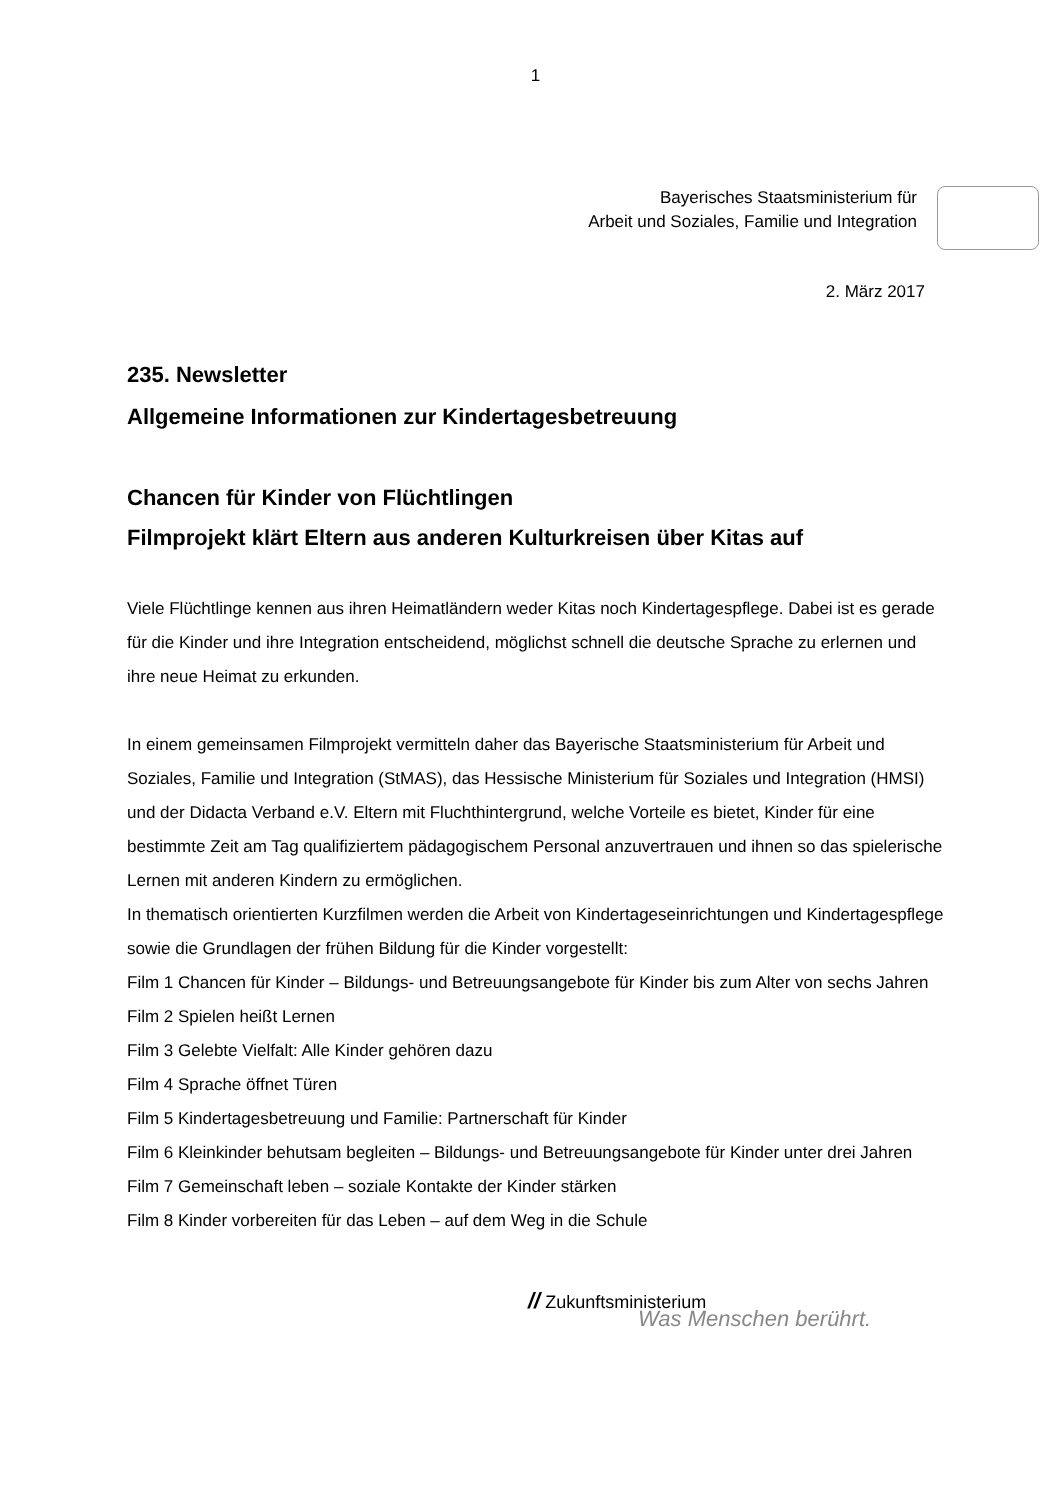1
Bayerisches Staatsministerium für
Arbeit und Soziales, Familie und Integration
2. März 2017
235. Newsletter
Allgemeine Informationen zur Kindertagesbetreuung
Chancen für Kinder von Flüchtlingen
Filmprojekt klärt Eltern aus anderen Kulturkreisen über Kitas auf
Viele Flüchtlinge kennen aus ihren Heimatländern weder Kitas noch Kindertagespflege. Dabei ist es gerade für die Kinder und ihre Integration entscheidend, möglichst schnell die deutsche Sprache zu erlernen und ihre neue Heimat zu erkunden.
In einem gemeinsamen Filmprojekt vermitteln daher das Bayerische Staatsministerium für Arbeit und Soziales, Familie und Integration (StMAS), das Hessische Ministerium für Soziales und Integration (HMSI) und der Didacta Verband e.V. Eltern mit Fluchthintergrund, welche Vorteile es bietet, Kinder für eine bestimmte Zeit am Tag qualifiziertem pädagogischem Personal anzuvertrauen und ihnen so das spielerische Lernen mit anderen Kindern zu ermöglichen.
In thematisch orientierten Kurzfilmen werden die Arbeit von Kindertageseinrichtungen und Kindertagespflege sowie die Grundlagen der frühen Bildung für die Kinder vorgestellt:
Film 1 Chancen für Kinder – Bildungs- und Betreuungsangebote für Kinder bis zum Alter von sechs Jahren
Film 2 Spielen heißt Lernen
Film 3 Gelebte Vielfalt: Alle Kinder gehören dazu
Film 4 Sprache öffnet Türen
Film 5 Kindertagesbetreuung und Familie: Partnerschaft für Kinder
Film 6 Kleinkinder behutsam begleiten – Bildungs- und Betreuungsangebote für Kinder unter drei Jahren
Film 7 Gemeinschaft leben – soziale Kontakte der Kinder stärken
Film 8 Kinder vorbereiten für das Leben – auf dem Weg in die Schule
// Zukunftsministerium
Was Menschen berührt.